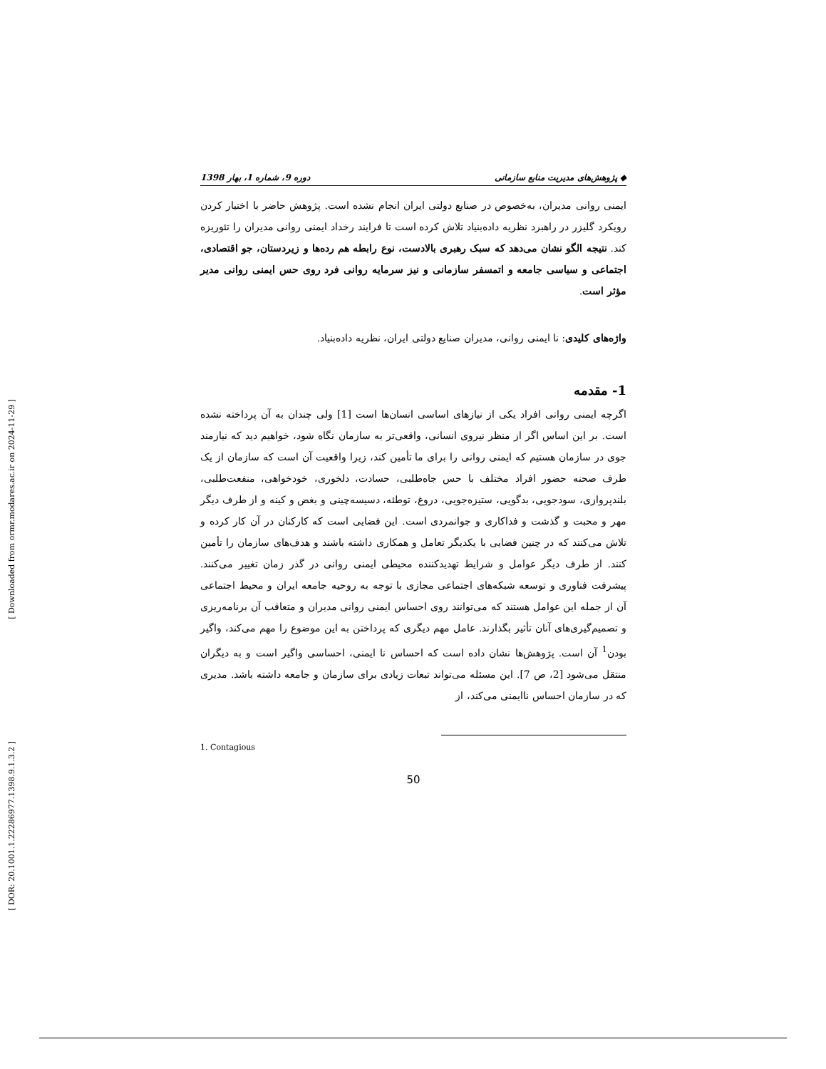[ Downloaded from ormr.modares.ac.ir on 2024-11-29 ]
[ DOR: 20.1001.1.22286977.1398.9.1.3.2 ]
◆ پژوهش‌های مدیریت منابع سازمانی دوره 9، شماره 1، بهار 1398
ایمنی روانی مدیران، به‌خصوص در صنایع دولتی ایران انجام نشده است. پژوهش حاضر با اختیار کردن رویکرد گلیزر در راهبرد نظریه داده‌بنیاد تلاش کرده است تا فرایند رخداد ایمنی روانی مدیران را تئوریزه کند. نتیجه الگو نشان می‌دهد که سبک رهبری بالادست، نوع رابطه هم رده‌ها و زیردستان، جو اقتصادی، اجتماعی و سیاسی جامعه و اتمسفر سازمانی و نیز سرمایه روانی فرد روی حس ایمنی روانی مدیر مؤثر است.
واژه‌های کلیدی: نا ایمنی روانی، مدیران صنایع دولتی ایران، نظریه داده‌بنیاد.
1- مقدمه
اگرچه ایمنی روانی افراد یکی از نیازهای اساسی انسان‌ها است [1] ولی چندان به آن پرداخته نشده است. بر این اساس اگر از منظر نیروی انسانی، واقعی‌تر به سازمان نگاه شود، خواهیم دید که نیازمند جوی در سازمان هستیم که ایمنی روانی را برای ما تأمین کند، زیرا واقعیت آن است که سازمان از یک طرف صحنه حضور افراد مختلف با حس جاه‌طلبی، حسادت، دلخوری، خودخواهی، منفعت‌طلبی، بلندپروازی، سودجویی، بدگویی، ستیزه‌جویی، دروغ، توطئه، دسیسه‌چینی و بغض و کینه و از طرف دیگر مهر و محبت و گذشت و فداکاری و جوانمردی است. این فضایی است که کارکنان در آن کار کرده و تلاش می‌کنند که در چنین فضایی با یکدیگر تعامل و همکاری داشته باشند و هدف‌های سازمان را تأمین کنند. از طرف دیگر عوامل و شرایط تهدیدکننده محیطی ایمنی روانی در گذر زمان تغییر می‌کنند. پیشرفت فناوری و توسعه شبکه‌های اجتماعی مجازی با توجه به روحیه جامعه ایران و محیط اجتماعی آن از جمله این عوامل هستند که می‌توانند روی احساس ایمنی روانی مدیران و متعاقب آن برنامه‌ریزی و تصمیم‌گیری‌های آنان تأثیر بگذارند. عامل مهم دیگری که پرداختن به این موضوع را مهم می‌کند، واگیر بودن<sup>1</sup> آن است. پژوهش‌ها نشان داده است که احساس نا ایمنی، احساسی واگیر است و به دیگران منتقل می‌شود [2، ص 7]. این مسئله می‌تواند تبعات زیادی برای سازمان و جامعه داشته باشد. مدیری که در سازمان احساس ناایمنی می‌کند، از
1. Contagious
50